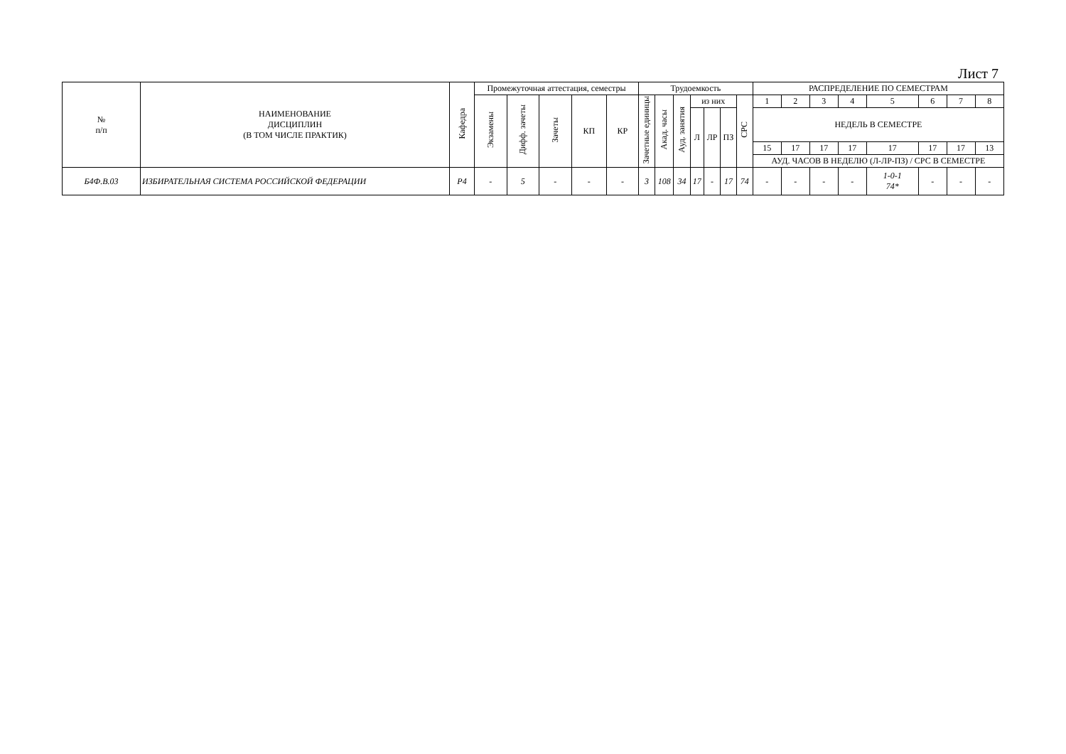Лист 7
| № п/п | НАИМЕНОВАНИЕ ДИСЦИПЛИН (В ТОМ ЧИСЛЕ ПРАКТИК) | Кафедра | Промежуточная аттестация, семестры | | | | | Трудоемкость | | | | | | | РАСПРЕДЕЛЕНИЕ ПО СЕМЕСТРАМ | | | | | | | |
| --- | --- | --- | --- | --- | --- | --- | --- | --- | --- | --- | --- | --- | --- | --- | --- | --- | --- | --- | --- | --- | --- | --- |
| | | | Экзамены | Дифф. зачеты | Зачеты | КП | КР | Зачетные единицы | Акад. часы | Ауд. занятия | из них | | | СРС | 1 | 2 | 3 | 4 | 5 | 6 | 7 | 8 |
| | | | | | | | | | | | Л | ЛР | ПЗ | | НЕДЕЛЬ В СЕМЕСТРЕ | | | | | | | |
| | | | | | | | | | | | | | | | 15 | 17 | 17 | 17 | 17 | 17 | 17 | 13 |
| | | | | | | | | | | | | | | | АУД. ЧАСОВ В НЕДЕЛЮ (Л-ЛР-ПЗ) / СРС В СЕМЕСТРЕ | | | | | | | |
| Б4Ф.В.03 | ИЗБИРАТЕЛЬНАЯ СИСТЕМА РОССИЙСКОЙ ФЕДЕРАЦИИ | Р4 | - | 5 | - | - | - | 3 | 108 | 34 | 17 | - | 17 | 74 | - | - | - | - | 1-0-1 74* | - | - | - |